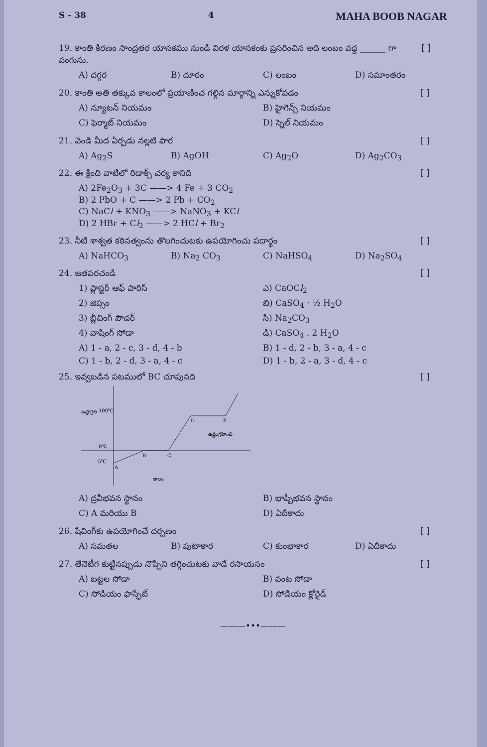S - 38 4 MAHA BOOB NAGAR
19. కాంతి కిరణం సాంద్రతర యానకము నుండి విరళ యానకంకు ప్రసరించిన అది లంబం వద్ద ______ గా వంగును. [ ]
A) దగ్గర B) దూరం C) లంబం D) సమాంతరం
20. కాంతి అతి తక్కువ కాలంలో ప్రయాణించ గల్గిన మార్గాన్ని ఎన్నుకోవడం [ ]
A) న్యూటన్ నియమం B) హైగెన్స్ నియమం C) ఫెర్మాట్ నియమం D) స్నెల్ నియమం
21. వెండి మీద ఏర్పడు నల్లటి పొర [ ]
A) Ag<sub>2</sub>S B) AgOH C) Ag<sub>2</sub>O D) Ag<sub>2</sub>CO<sub>3</sub>
22. ఈ క్రింది వాటిలో రిడాక్స్ చర్య కానిది [ ]
A) 2Fe<sub>2</sub>O<sub>3</sub> + 3C ——> 4 Fe + 3 CO<sub>2</sub>
B) 2 PbO + C ——> 2 Pb + CO<sub>2</sub>
C) NaCl + KNO<sub>3</sub> ——> NaNO<sub>3</sub> + KCl
D) 2 HBr + Cl<sub>2</sub> ——> 2 HCl + Br<sub>2</sub>
23. నీటి శాశ్వత కఠినత్వంను తొలగించుటకు ఉపయోగించు పదార్థం [ ]
A) NaHCO<sub>3</sub> B) Na<sub>2</sub> CO<sub>3</sub> C) NaHSO<sub>4</sub> D) Na<sub>2</sub>SO<sub>4</sub>
24. జతపరచండి [ ]
1) ప్లాస్టర్ ఆఫ్ పారిస్ ఎ) CaOCl<sub>2</sub> 2) జిప్సం బి) CaSO<sub>4</sub> · ½ H<sub>2</sub>O 3) బ్లీచింగ్ పౌడర్ సి) Na<sub>2</sub>CO<sub>3</sub> 4) వాషింగ్ సోడా డి) CaSO<sub>4</sub> . 2 H<sub>2</sub>O A) 1 - a, 2 - c, 3 - d, 4 - b B) 1 - d, 2 - b, 3 - a, 4 - c C) 1 - b, 2 - d, 3 - a, 4 - c D) 1 - b, 2 - a, 3 - d, 4 - c
25. ఇవ్వబడిన పటములో BC చూపునది [ ]
A
B
C
D
E
100℃
0℃
-5℃
ఉష్ణంగ్రహించి
కాలం
ఉష్ణోగ్రత
A) ద్రవీభవన స్థానం B) భాష్పీభవన స్థానం C) A మరియు B D) ఏదీకాదు
26. షేవింగ్‌కు ఉపయోగించే దర్పణం [ ]
A) సమతల B) పుటాకార C) కుంభాకార D) ఏదీకాదు
27. తేనెటీగ కుట్టినప్పుడు నొప్పిని తగ్గించుటకు వాడే రసాయనం [ ]
A) బట్టల సోడా B) వంట సోడా C) సోడియం ఫాస్ఫేట్ D) సోడియం క్లోరైడ్
———•••———